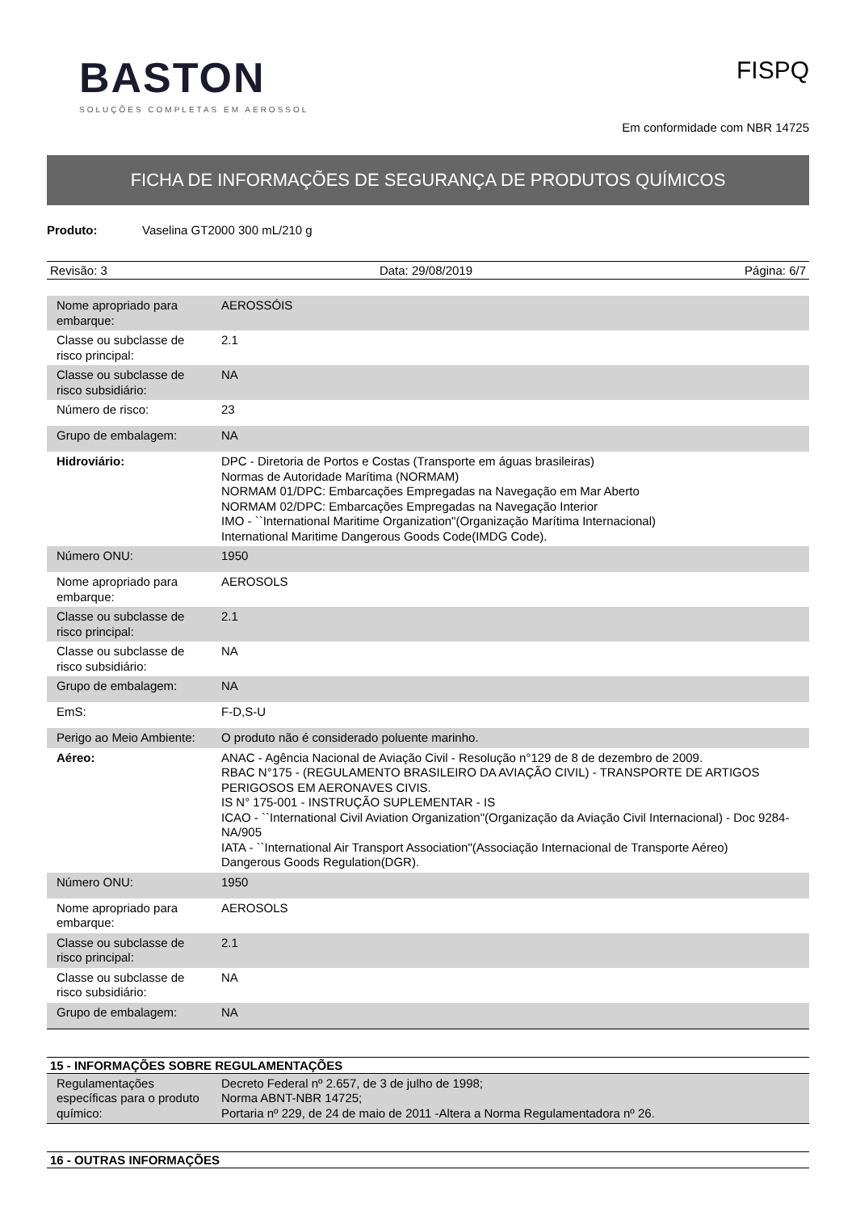BASTON
SOLUÇÕES COMPLETAS EM AEROSSOL
FISPQ
Em conformidade com NBR 14725
FICHA DE INFORMAÇÕES DE SEGURANÇA DE PRODUTOS QUÍMICOS
Produto: Vaselina GT2000 300 mL/210 g
Revisão: 3 Data: 29/08/2019 Página: 6/7
| Nome apropriado para embarque: | AEROSSÓIS |
| Classe ou subclasse de risco principal: | 2.1 |
| Classe ou subclasse de risco subsidiário: | NA |
| Número de risco: | 23 |
| Grupo de embalagem: | NA |
| Hidroviário: | DPC - Diretoria de Portos e Costas (Transporte em águas brasileiras) Normas de Autoridade Marítima (NORMAM) NORMAM 01/DPC: Embarcações Empregadas na Navegação em Mar Aberto NORMAM 02/DPC: Embarcações Empregadas na Navegação Interior IMO - ``International Maritime Organization"(Organização Marítima Internacional) International Maritime Dangerous Goods Code(IMDG Code). |
| Número ONU: | 1950 |
| Nome apropriado para embarque: | AEROSOLS |
| Classe ou subclasse de risco principal: | 2.1 |
| Classe ou subclasse de risco subsidiário: | NA |
| Grupo de embalagem: | NA |
| EmS: | F-D,S-U |
| Perigo ao Meio Ambiente: | O produto não é considerado poluente marinho. |
| Aéreo: | ANAC - Agência Nacional de Aviação Civil - Resolução n°129 de 8 de dezembro de 2009. RBAC N°175 - (REGULAMENTO BRASILEIRO DA AVIAÇÃO CIVIL) - TRANSPORTE DE ARTIGOS PERIGOSOS EM AERONAVES CIVIS. IS N° 175-001 - INSTRUÇÃO SUPLEMENTAR - IS ICAO - ``International Civil Aviation Organization"(Organização da Aviação Civil Internacional) - Doc 9284-NA/905 IATA - ``International Air Transport Association"(Associação Internacional de Transporte Aéreo) Dangerous Goods Regulation(DGR). |
| Número ONU: | 1950 |
| Nome apropriado para embarque: | AEROSOLS |
| Classe ou subclasse de risco principal: | 2.1 |
| Classe ou subclasse de risco subsidiário: | NA |
| Grupo de embalagem: | NA |
15 - INFORMAÇÕES SOBRE REGULAMENTAÇÕES
| Regulamentações específicas para o produto químico: | Decreto Federal nº 2.657, de 3 de julho de 1998; Norma ABNT-NBR 14725; Portaria nº 229, de 24 de maio de 2011 -Altera a Norma Regulamentadora nº 26. |
16 - OUTRAS INFORMAÇÕES